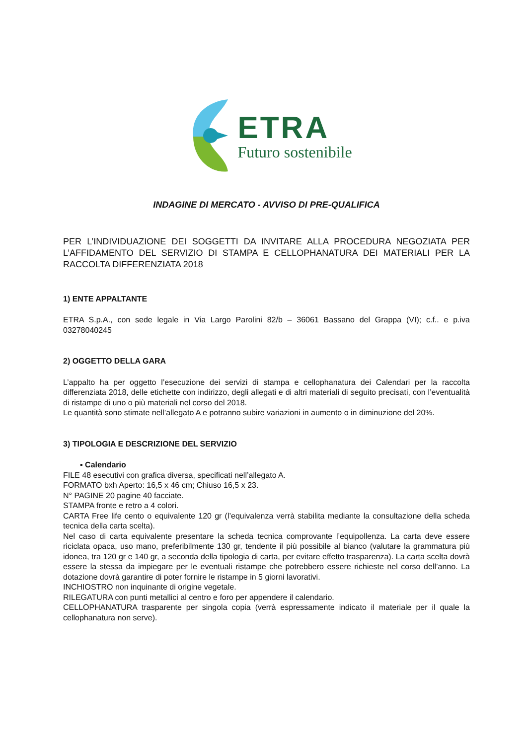ETRA
Futuro sostenibile
INDAGINE DI MERCATO - AVVISO DI PRE-QUALIFICA
PER L’INDIVIDUAZIONE DEI SOGGETTI DA INVITARE ALLA PROCEDURA NEGOZIATA PER L’AFFIDAMENTO DEL SERVIZIO DI STAMPA E CELLOPHANATURA DEI MATERIALI PER LA RACCOLTA DIFFERENZIATA 2018
1) ENTE APPALTANTE
ETRA S.p.A., con sede legale in Via Largo Parolini 82/b – 36061 Bassano del Grappa (VI); c.f.. e p.iva 03278040245
2) OGGETTO DELLA GARA
L’appalto ha per oggetto l’esecuzione dei servizi di stampa e cellophanatura dei Calendari per la raccolta differenziata 2018, delle etichette con indirizzo, degli allegati e di altri materiali di seguito precisati, con l’eventualità di ristampe di uno o più materiali nel corso del 2018.
Le quantità sono stimate nell’allegato A e potranno subire variazioni in aumento o in diminuzione del 20%.
3) TIPOLOGIA E DESCRIZIONE DEL SERVIZIO
▪ Calendario
FILE 48 esecutivi con grafica diversa, specificati nell’allegato A.
FORMATO bxh Aperto: 16,5 x 46 cm; Chiuso 16,5 x 23.
N° PAGINE 20 pagine 40 facciate.
STAMPA fronte e retro a 4 colori.
CARTA Free life cento o equivalente 120 gr (l’equivalenza verrà stabilita mediante la consultazione della scheda tecnica della carta scelta).
Nel caso di carta equivalente presentare la scheda tecnica comprovante l’equipollenza. La carta deve essere riciclata opaca, uso mano, preferibilmente 130 gr, tendente il più possibile al bianco (valutare la grammatura più idonea, tra 120 gr e 140 gr, a seconda della tipologia di carta, per evitare effetto trasparenza). La carta scelta dovrà essere la stessa da impiegare per le eventuali ristampe che potrebbero essere richieste nel corso dell’anno. La dotazione dovrà garantire di poter fornire le ristampe in 5 giorni lavorativi.
INCHIOSTRO non inquinante di origine vegetale.
RILEGATURA con punti metallici al centro e foro per appendere il calendario.
CELLOPHANATURA trasparente per singola copia (verrà espressamente indicato il materiale per il quale la cellophanatura non serve).